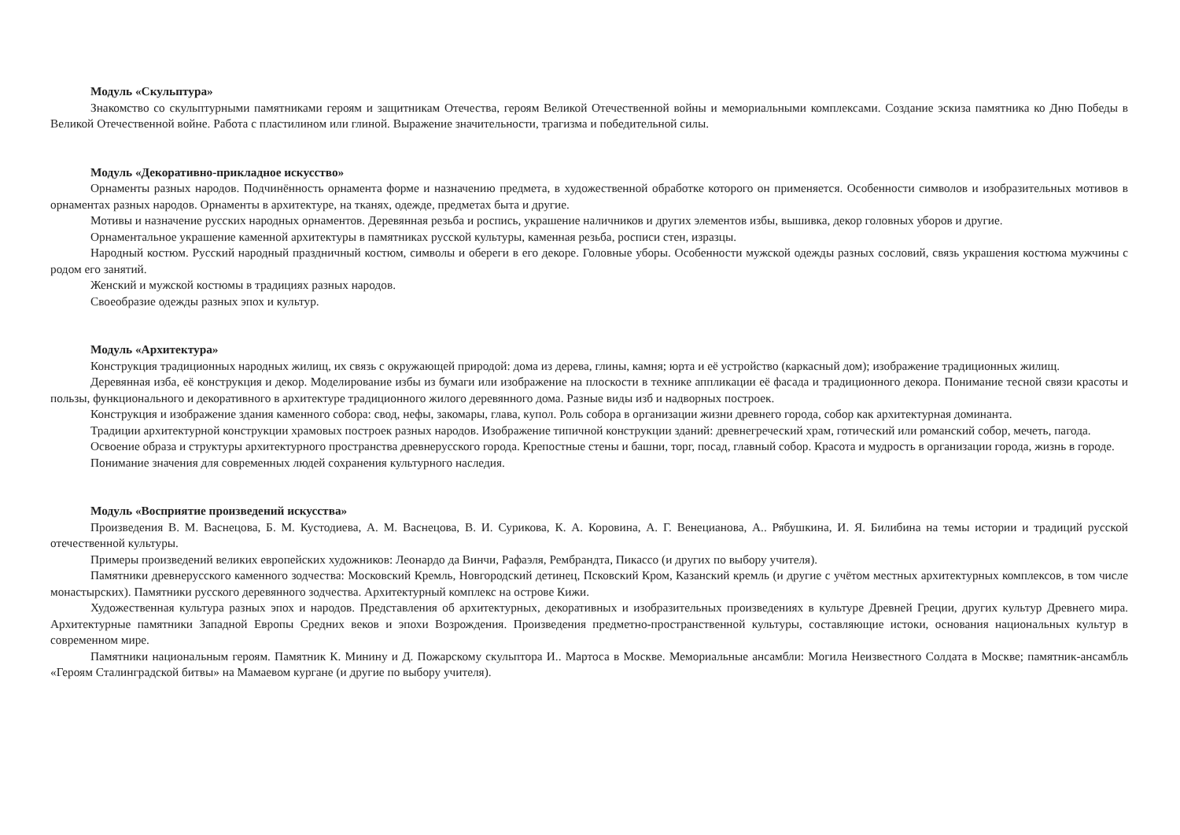Модуль «Скульптура»
Знакомство со скульптурными памятниками героям и защитникам Отечества, героям Великой Отечественной войны и мемориальными комплексами. Создание эскиза памятника ко Дню Победы в Великой Отечественной войне. Работа с пластилином или глиной. Выражение значительности, трагизма и победительной силы.
Модуль «Декоративно-прикладное искусство»
Орнаменты разных народов. Подчинённость орнамента форме и назначению предмета, в художественной обработке которого он применяется. Особенности символов и изобразительных мотивов в орнаментах разных народов. Орнаменты в архитектуре, на тканях, одежде, предметах быта и другие.
Мотивы и назначение русских народных орнаментов. Деревянная резьба и роспись, украшение наличников и других элементов избы, вышивка, декор головных уборов и другие.
Орнаментальное украшение каменной архитектуры в памятниках русской культуры, каменная резьба, росписи стен, изразцы.
Народный костюм. Русский народный праздничный костюм, символы и обереги в его декоре. Головные уборы. Особенности мужской одежды разных сословий, связь украшения костюма мужчины с родом его занятий.
Женский и мужской костюмы в традициях разных народов.
Своеобразие одежды разных эпох и культур.
Модуль «Архитектура»
Конструкция традиционных народных жилищ, их связь с окружающей природой: дома из дерева, глины, камня; юрта и её устройство (каркасный дом); изображение традиционных жилищ.
Деревянная изба, её конструкция и декор. Моделирование избы из бумаги или изображение на плоскости в технике аппликации её фасада и традиционного декора. Понимание тесной связи красоты и пользы, функционального и декоративного в архитектуре традиционного жилого деревянного дома. Разные виды изб и надворных построек.
Конструкция и изображение здания каменного собора: свод, нефы, закомары, глава, купол. Роль собора в организации жизни древнего города, собор как архитектурная доминанта.
Традиции архитектурной конструкции храмовых построек разных народов. Изображение типичной конструкции зданий: древнегреческий храм, готический или романский собор, мечеть, пагода.
Освоение образа и структуры архитектурного пространства древнерусского города. Крепостные стены и башни, торг, посад, главный собор. Красота и мудрость в организации города, жизнь в городе.
Понимание значения для современных людей сохранения культурного наследия.
Модуль «Восприятие произведений искусства»
Произведения В. М. Васнецова, Б. М. Кустодиева, А. М. Васнецова, В. И. Сурикова, К. А. Коровина, А. Г. Венецианова, А.. Рябушкина, И. Я. Билибина на темы истории и традиций русской отечественной культуры.
Примеры произведений великих европейских художников: Леонардо да Винчи, Рафаэля, Рембрандта, Пикассо (и других по выбору учителя).
Памятники древнерусского каменного зодчества: Московский Кремль, Новгородский детинец, Псковский Кром, Казанский кремль (и другие с учётом местных архитектурных комплексов, в том числе монастырских). Памятники русского деревянного зодчества. Архитектурный комплекс на острове Кижи.
Художественная культура разных эпох и народов. Представления об архитектурных, декоративных и изобразительных произведениях в культуре Древней Греции, других культур Древнего мира. Архитектурные памятники Западной Европы Средних веков и эпохи Возрождения. Произведения предметно-пространственной культуры, составляющие истоки, основания национальных культур в современном мире.
Памятники национальным героям. Памятник К. Минину и Д. Пожарскому скульптора И.. Мартоса в Москве. Мемориальные ансамбли: Могила Неизвестного Солдата в Москве; памятник-ансамбль «Героям Сталинградской битвы» на Мамаевом кургане (и другие по выбору учителя).